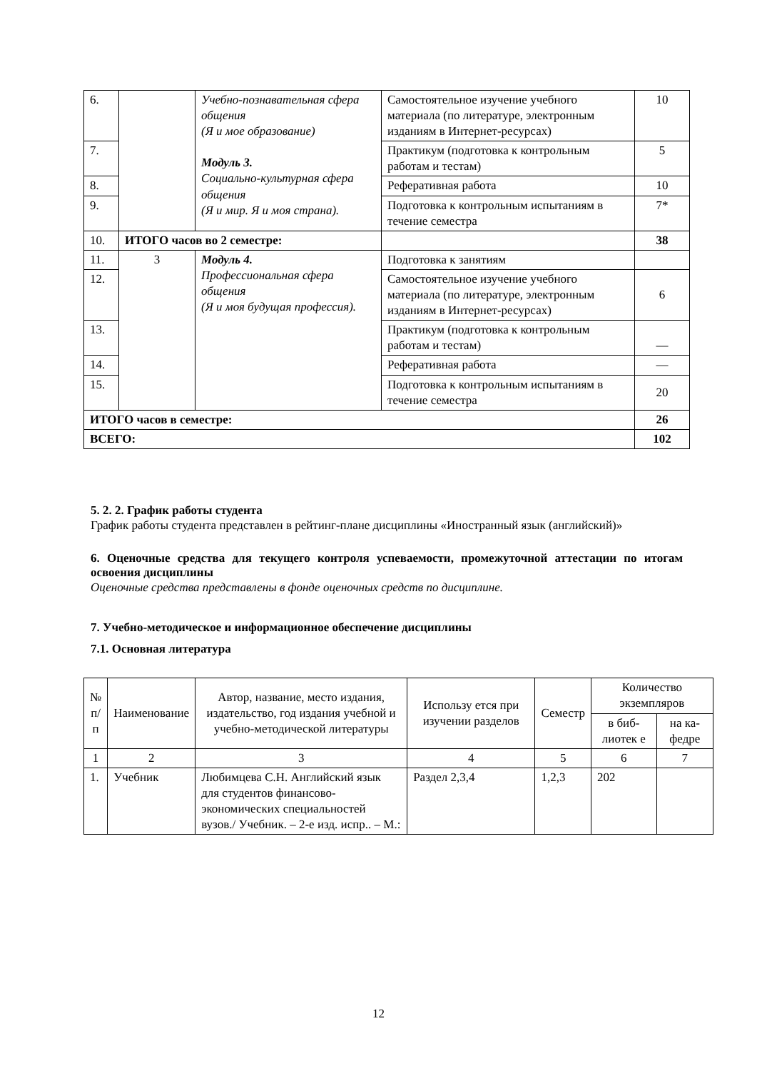| 6. | | Учебно-познавательная сфера общения (Я и мое образование) Модуль 3. Социально-культурная сфера общения (Я и мир. Я и моя страна). | Самостоятельное изучение учебного материала (по литературе, электронным изданиям в Интернет-ресурсах) | 10 |
| 7. | | | Практикум (подготовка к контрольным работам и тестам) | 5 |
| 8. | | | Реферативная работа | 10 |
| 9. | | | Подготовка к контрольным испытаниям в течение семестра | 7* |
| 10. | ИТОГО часов во 2 семестре: | | | 38 |
| 11. | 3 | Модуль 4. Профессиональная сфера общения (Я и моя будущая профессия). | Подготовка к занятиям | |
| 12. | | | Самостоятельное изучение учебного материала (по литературе, электронным изданиям в Интернет-ресурсах) | 6 |
| 13. | | | Практикум (подготовка к контрольным работам и тестам) | — |
| 14. | | | Реферативная работа | — |
| 15. | | | Подготовка к контрольным испытаниям в течение семестра | 20 |
| ИТОГО часов в семестре: | | | | 26 |
| ВСЕГО: | | | | 102 |
5. 2. 2. График работы студента
График работы студента представлен в рейтинг-плане дисциплины «Иностранный язык (английский)»
6. Оценочные средства для текущего контроля успеваемости, промежуточной аттестации по итогам освоения дисциплины
Оценочные средства представлены в фонде оценочных средств по дисциплине.
7. Учебно-методическое и информационное обеспечение дисциплины
7.1. Основная литература
| № п/ п | Наименование | Автор, название, место издания, издательство, год издания учебной и учебно-методической литературы | Использу ется при изучении разделов | Семестр | Количество экземпляров | |
| --- | --- | --- | --- | --- | --- | --- |
| | | | | | в биб-лиотек е | на ка-федре |
| 1 | 2 | 3 | 4 | 5 | 6 | 7 |
| 1. | Учебник | Любимцева С.Н. Английский язык для студентов финансово-экономических специальностей вузов./ Учебник. – 2-е изд. испр.. – М.: | Раздел 2,3,4 | 1,2,3 | 202 | |
12